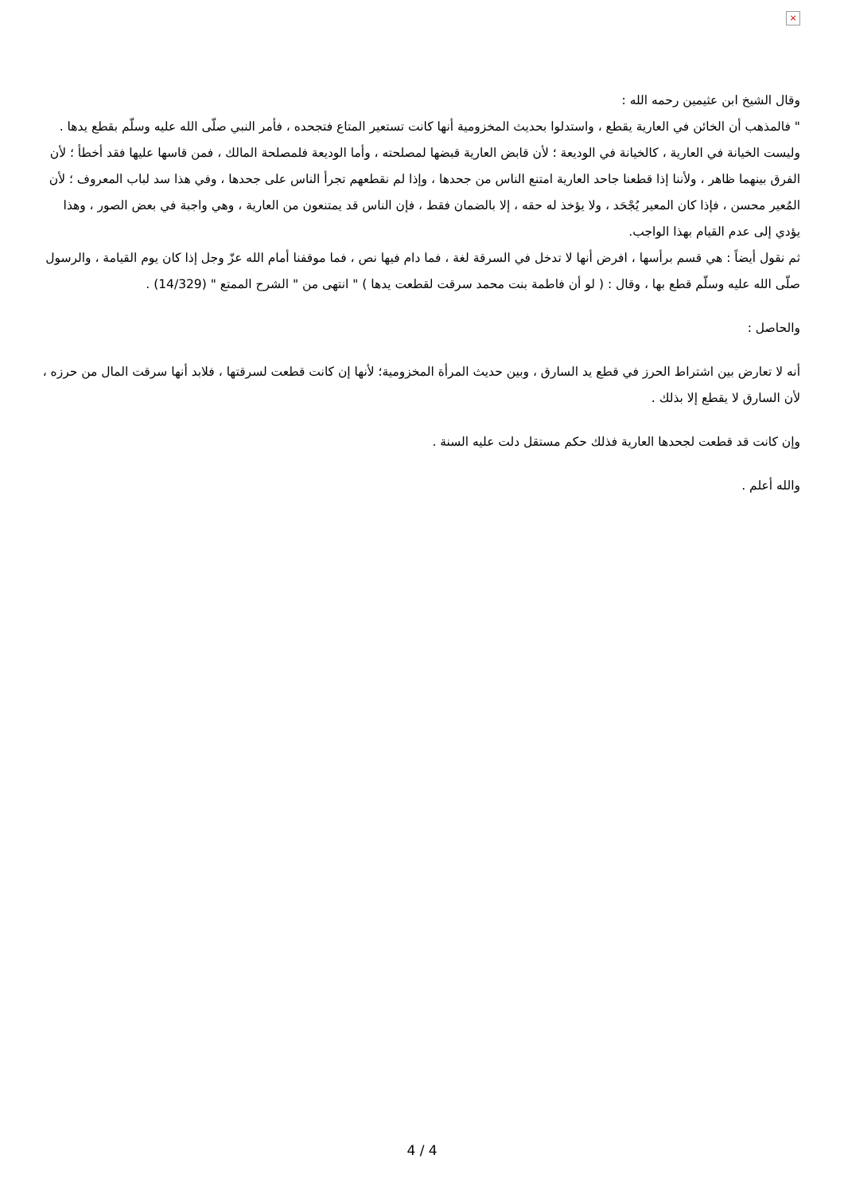×
وقال الشيخ ابن عثيمين رحمه الله :
" فالمذهب أن الخائن في العارية يقطع ، واستدلوا بحديث المخزومية أنها كانت تستعير المتاع فتجحده ، فأمر النبي صلّى الله عليه وسلّم بقطع يدها .
وليست الخيانة في العارية ، كالخيانة في الوديعة ؛ لأن قابض العارية قبضها لمصلحته ، وأما الوديعة فلمصلحة المالك ، فمن قاسها عليها فقد أخطأ ؛ لأن الفرق بينهما ظاهر ، ولأننا إذا قطعنا جاحد العارية امتنع الناس من جحدها ، وإذا لم نقطعهم تجرأ الناس على جحدها ، وفي هذا سد لباب المعروف ؛ لأن المُعير محسن ، فإذا كان المعير يُجْحَد ، ولا يؤخذ له حقه ، إلا بالضمان فقط ، فإن الناس قد يمتنعون من العارية ، وهي واجبة في بعض الصور ، وهذا يؤدي إلى عدم القيام بهذا الواجب.
ثم نقول أيضاً : هي قسم برأسها ، افرض أنها لا تدخل في السرقة لغة ، فما دام فيها نص ، فما موقفنا أمام الله عزّ وجل إذا كان يوم القيامة ، والرسول صلّى الله عليه وسلّم قطع بها ، وقال : ( لو أن فاطمة بنت محمد سرقت لقطعت يدها ) " انتهى من " الشرح الممتع " (14/329) .
والحاصل :
أنه لا تعارض بين اشتراط الحرز في قطع يد السارق ، وبين حديث المرأة المخزومية؛ لأنها إن كانت قطعت لسرقتها ، فلابد أنها سرقت المال من حرزه ، لأن السارق لا يقطع إلا بذلك .
وإن كانت قد قطعت لجحدها العارية فذلك حكم مستقل دلت عليه السنة .
والله أعلم .
4 / 4